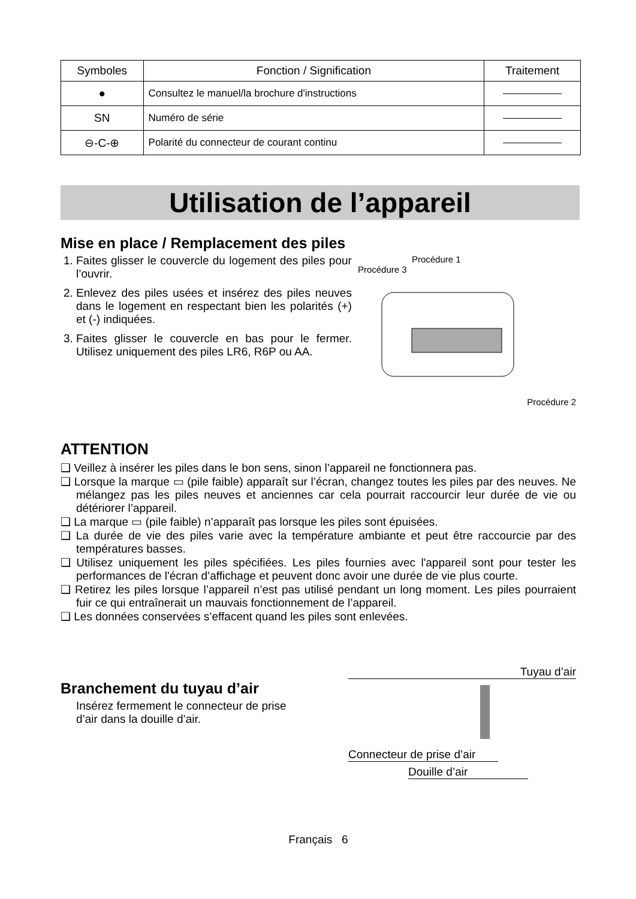| Symboles | Fonction / Signification | Traitement |
| --- | --- | --- |
| ● | Consultez le manuel/la brochure d'instructions | |
| SN | Numéro de série | |
| ⊖-C-⊕ | Polarité du connecteur de courant continu | |
Utilisation de l’appareil
Mise en place / Remplacement des piles
1. Faites glisser le couvercle du logement des piles pour l’ouvrir.
2. Enlevez des piles usées et insérez des piles neuves dans le logement en respectant bien les polarités (+) et (-) indiquées.
3. Faites glisser le couvercle en bas pour le fermer. Utilisez uniquement des piles LR6, R6P ou AA.
Procédure 1
Procédure 3
Procédure 2
ATTENTION
❑ Veillez à insérer les piles dans le bon sens, sinon l’appareil ne fonctionnera pas.
❑ Lorsque la marque ▭ (pile faible) apparaît sur l’écran, changez toutes les piles par des neuves. Ne mélangez pas les piles neuves et anciennes car cela pourrait raccourcir leur durée de vie ou détériorer l’appareil.
❑ La marque ▭ (pile faible) n’apparaît pas lorsque les piles sont épuisées.
❑ La durée de vie des piles varie avec la température ambiante et peut être raccourcie par des températures basses.
❑ Utilisez uniquement les piles spécifiées. Les piles fournies avec l'appareil sont pour tester les performances de l'écran d’affichage et peuvent donc avoir une durée de vie plus courte.
❑ Retirez les piles lorsque l’appareil n’est pas utilisé pendant un long moment. Les piles pourraient fuir ce qui entraînerait un mauvais fonctionnement de l’appareil.
❑ Les données conservées s’effacent quand les piles sont enlevées.
Branchement du tuyau d’air
Insérez fermement le connecteur de prise
d’air dans la douille d’air.
Tuyau d’air
Connecteur de prise d’air
Douille d’air
Français 6